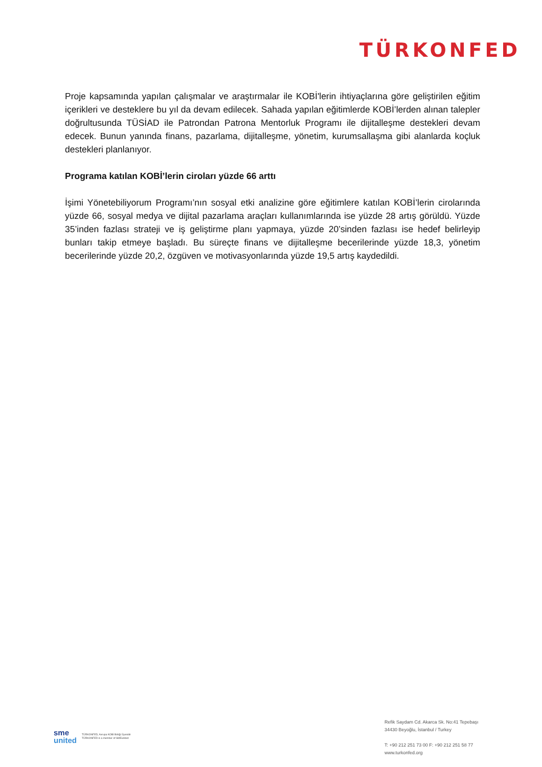TÜRKONFED
Proje kapsamında yapılan çalışmalar ve araştırmalar ile KOBİ'lerin ihtiyaçlarına göre geliştirilen eğitim içerikleri ve desteklere bu yıl da devam edilecek. Sahada yapılan eğitimlerde KOBİ’lerden alınan talepler doğrultusunda TÜSİAD ile Patrondan Patrona Mentorluk Programı ile dijitalleşme destekleri devam edecek. Bunun yanında finans, pazarlama, dijitalleşme, yönetim, kurumsallaşma gibi alanlarda koçluk destekleri planlanıyor.
Programa katılan KOBİ’lerin ciroları yüzde 66 arttı
İşimi Yönetebiliyorum Programı’nın sosyal etki analizine göre eğitimlere katılan KOBİ’lerin cirolarında yüzde 66, sosyal medya ve dijital pazarlama araçları kullanımlarında ise yüzde 28 artış görüldü. Yüzde 35’inden fazlası strateji ve iş geliştirme planı yapmaya, yüzde 20’sinden fazlası ise hedef belirleyip bunları takip etmeye başladı. Bu süreçte finans ve dijitalleşme becerilerinde yüzde 18,3, yönetim becerilerinde yüzde 20,2, özgüven ve motivasyonlarında yüzde 19,5 artış kaydedildi.
sme
united
TÜRKONFED, Avrupa KOBİ Birliği Üyesidir
TÜRKONFED is a member of SMEunited
Refik Saydam Cd. Akarca Sk. No:41 Tepebaşı
34430 Beyoğlu, İstanbul / Turkey
T: +90 212 251 73 00 F: +90 212 251 58 77
www.turkonfed.org